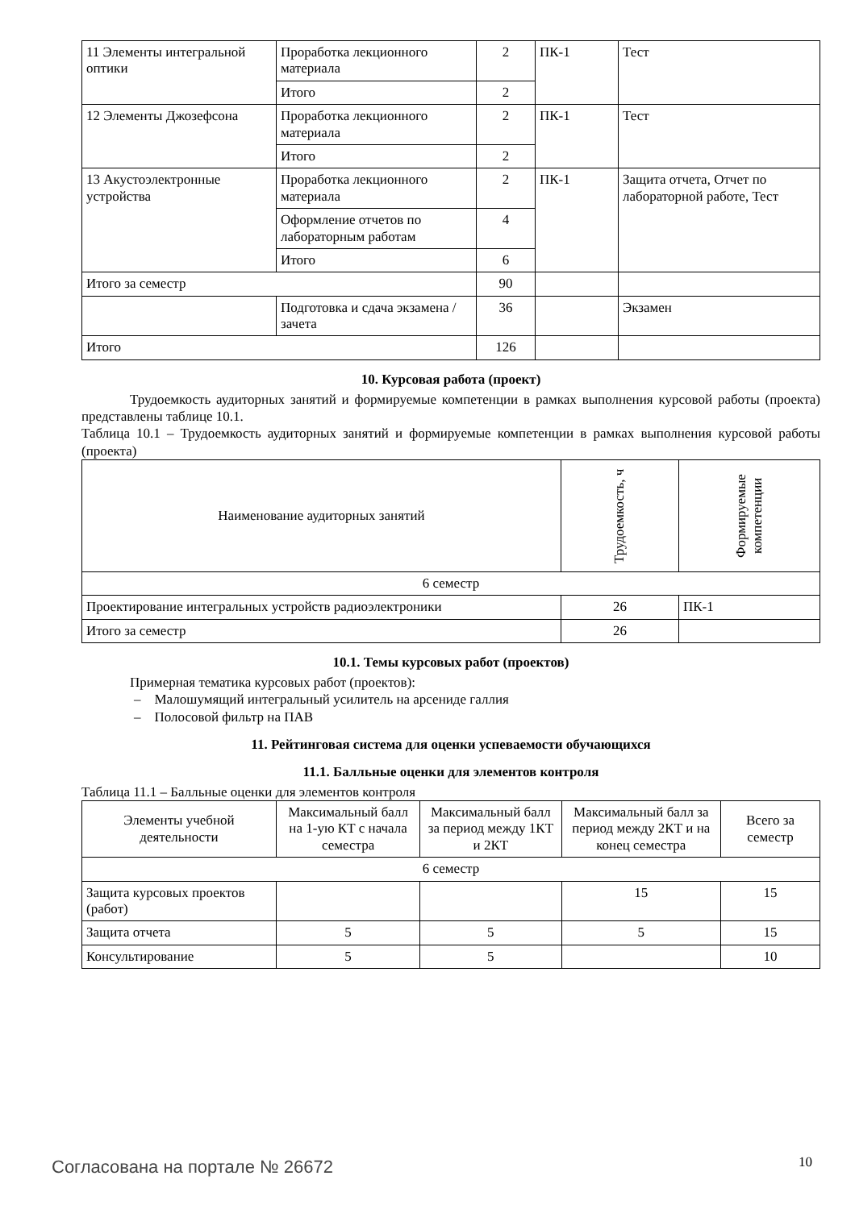| 11 Элементы интегральной оптики | Проработка лекционного материала | 2 | ПК-1 | Тест |
| | Итого | 2 | | |
| 12 Элементы Джозефсона | Проработка лекционного материала | 2 | ПК-1 | Тест |
| | Итого | 2 | | |
| 13 Акустоэлектронные устройства | Проработка лекционного материала | 2 | ПК-1 | Защита отчета, Отчет по лабораторной работе, Тест |
| | Оформление отчетов по лабораторным работам | 4 | | |
| | Итого | 6 | | |
| Итого за семестр | | 90 | | |
| | Подготовка и сдача экзамена / зачета | 36 | | Экзамен |
| Итого | | 126 | | |
10. Курсовая работа (проект)
Трудоемкость аудиторных занятий и формируемые компетенции в рамках выполнения курсовой работы (проекта) представлены таблице 10.1.
Таблица 10.1 – Трудоемкость аудиторных занятий и формируемые компетенции в рамках выполнения курсовой работы (проекта)
| Наименование аудиторных занятий | Трудоемкость, ч | Формируемые компетенции |
| --- | --- | --- |
| 6 семестр | | |
| Проектирование интегральных устройств радиоэлектроники | 26 | ПК-1 |
| Итого за семестр | 26 | |
10.1. Темы курсовых работ (проектов)
Примерная тематика курсовых работ (проектов):
– Малошумящий интегральный усилитель на арсениде галлия
– Полосовой фильтр на ПАВ
11. Рейтинговая система для оценки успеваемости обучающихся
11.1. Балльные оценки для элементов контроля
Таблица 11.1 – Балльные оценки для элементов контроля
| Элементы учебной деятельности | Максимальный балл на 1-ую КТ с начала семестра | Максимальный балл за период между 1КТ и 2КТ | Максимальный балл за период между 2КТ и на конец семестра | Всего за семестр |
| --- | --- | --- | --- | --- |
| 6 семестр | | | | |
| Защита курсовых проектов (работ) | | | 15 | 15 |
| Защита отчета | 5 | 5 | 5 | 15 |
| Консультирование | 5 | 5 | | 10 |
Согласована на портале № 26672 10